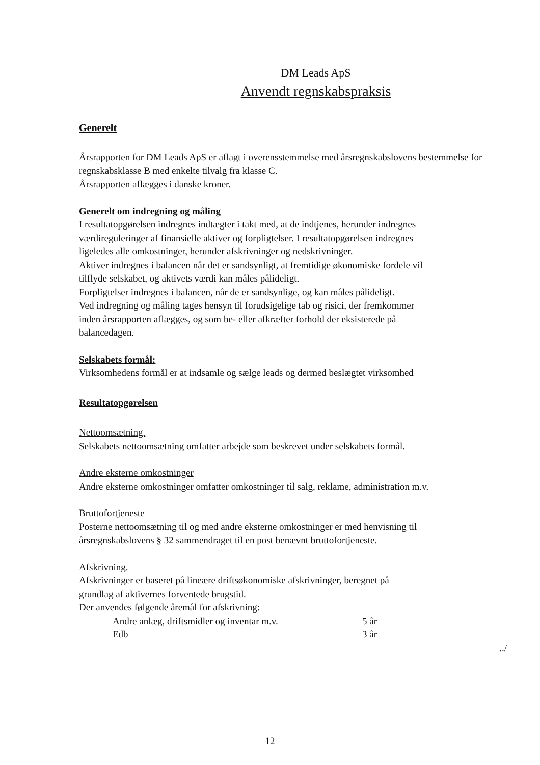DM Leads ApS
Anvendt regnskabspraksis
Generelt
Årsrapporten for DM Leads ApS er aflagt i overensstemmelse med årsregnskabslovens bestemmelse for regnskabsklasse B med enkelte tilvalg fra klasse C.
Årsrapporten aflægges i danske kroner.
Generelt om indregning og måling
I resultatopgørelsen indregnes indtægter i takt med, at de indtjenes, herunder indregnes
værdireguleringer af finansielle aktiver og forpligtelser. I resultatopgørelsen indregnes
ligeledes alle omkostninger, herunder afskrivninger og nedskrivninger.
Aktiver indregnes i balancen når det er sandsynligt, at fremtidige økonomiske fordele vil
tilflyde selskabet, og aktivets værdi kan måles pålideligt.
Forpligtelser indregnes i balancen, når de er sandsynlige, og kan måles pålideligt.
Ved indregning og måling tages hensyn til forudsigelige tab og risici, der fremkommer
inden årsrapporten aflægges, og som be- eller afkræfter forhold der eksisterede på
balancedagen.
Selskabets formål:
Virksomhedens formål er at indsamle og sælge leads og dermed beslægtet virksomhed
Resultatopgørelsen
Nettoomsætning.
Selskabets nettoomsætning omfatter arbejde som beskrevet under selskabets formål.
Andre eksterne omkostninger
Andre eksterne omkostninger omfatter omkostninger til salg, reklame, administration m.v.
Bruttofortjeneste
Posterne nettoomsætning til og med andre eksterne omkostninger er med henvisning til
årsregnskabslovens § 32 sammendraget til en post benævnt bruttofortjeneste.
Afskrivning.
Afskrivninger er baseret på lineære driftsøkonomiske afskrivninger, beregnet på
grundlag af aktivernes forventede brugstid.
Der anvendes følgende åremål for afskrivning:
| Andre anlæg, driftsmidler og inventar m.v. | 5 år |
| Edb | 3 år |
../
12